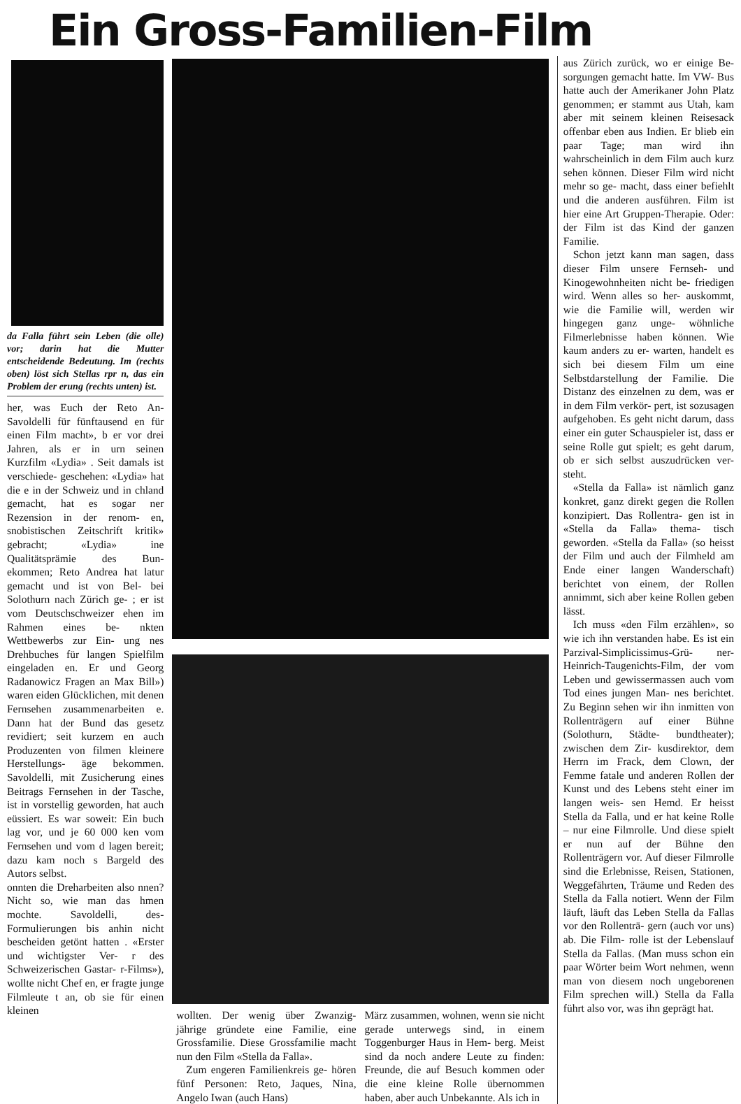Ein Gross-Familien-Film
da Falla führt sein Leben (die olle) vor; darin hat die Mutter entscheidende Bedeutung. Im (rechts oben) löst sich Stellas rpr n, das ein Problem der erung (rechts unten) ist.
her, was Euch der Reto An- Savoldelli für fünftausend en für einen Film macht», b er vor drei Jahren, als er in urn seinen Kurzfilm «Lydia» . Seit damals ist verschiede- geschehen: «Lydia» hat die e in der Schweiz und in chland gemacht, hat es sogar ner Rezension in der renom- en, snobistischen Zeitschrift kritik» gebracht; «Lydia» ine Qualitätsprämie des Bun- ekommen; Reto Andrea hat latur gemacht und ist von Bel- bei Solothurn nach Zürich ge- ; er ist vom Deutschschweizer ehen im Rahmen eines be- nkten Wettbewerbs zur Ein- ung nes Drehbuches für langen Spielfilm eingeladen en. Er und Georg Radanowicz Fragen an Max Bill») waren eiden Glücklichen, mit denen Fernsehen zusammenarbeiten e. Dann hat der Bund das gesetz revidiert; seit kurzem en auch Produzenten von filmen kleinere Herstellungs- äge bekommen. Savoldelli, mit Zusicherung eines Beitrags Fernsehen in der Tasche, ist in vorstellig geworden, hat auch eüssiert. Es war soweit: Ein buch lag vor, und je 60 000 ken vom Fernsehen und vom d lagen bereit; dazu kam noch s Bargeld des Autors selbst.
onnten die Dreharbeiten also nnen? Nicht so, wie man das hmen mochte. Savoldelli, des- Formulierungen bis anhin nicht bescheiden getönt hatten . «Erster und wichtigster Ver- r des Schweizerischen Gastar- r-Films»), wollte nicht Chef en, er fragte junge Filmleute t an, ob sie für einen kleinen
wollten. Der wenig über Zwanzig- jährige gründete eine Familie, eine Grossfamilie. Diese Grossfamilie macht nun den Film «Stella da Falla».
Zum engeren Familienkreis ge- hören fünf Personen: Reto, Jaques, Nina, Angelo Iwan (auch Hans)
März zusammen, wohnen, wenn sie nicht gerade unterwegs sind, in einem Toggenburger Haus in Hem- berg. Meist sind da noch andere Leute zu finden: Freunde, die auf Besuch kommen oder die eine kleine Rolle übernommen haben, aber auch Unbekannte. Als ich in
aus Zürich zurück, wo er einige Be- sorgungen gemacht hatte. Im VW- Bus hatte auch der Amerikaner John Platz genommen; er stammt aus Utah, kam aber mit seinem kleinen Reisesack offenbar eben aus Indien. Er blieb ein paar Tage; man wird ihn wahrscheinlich in dem Film auch kurz sehen können. Dieser Film wird nicht mehr so ge- macht, dass einer befiehlt und die anderen ausführen. Film ist hier eine Art Gruppen-Therapie. Oder: der Film ist das Kind der ganzen Familie.
Schon jetzt kann man sagen, dass dieser Film unsere Fernseh- und Kinogewohnheiten nicht be- friedigen wird. Wenn alles so her- auskommt, wie die Familie will, werden wir hingegen ganz unge- wöhnliche Filmerlebnisse haben können. Wie kaum anders zu er- warten, handelt es sich bei diesem Film um eine Selbstdarstellung der Familie. Die Distanz des einzelnen zu dem, was er in dem Film verkör- pert, ist sozusagen aufgehoben. Es geht nicht darum, dass einer ein guter Schauspieler ist, dass er seine Rolle gut spielt; es geht darum, ob er sich selbst auszudrücken ver- steht.
«Stella da Falla» ist nämlich ganz konkret, ganz direkt gegen die Rollen konzipiert. Das Rollentra- gen ist in «Stella da Falla» thema- tisch geworden. «Stella da Falla» (so heisst der Film und auch der Filmheld am Ende einer langen Wanderschaft) berichtet von einem, der Rollen annimmt, sich aber keine Rollen geben lässt.
Ich muss «den Film erzählen», so wie ich ihn verstanden habe. Es ist ein Parzival-Simplicissimus-Grü- ner-Heinrich-Taugenichts-Film, der vom Leben und gewissermassen auch vom Tod eines jungen Man- nes berichtet. Zu Beginn sehen wir ihn inmitten von Rollenträgern auf einer Bühne (Solothurn, Städte- bundtheater); zwischen dem Zir- kusdirektor, dem Herrn im Frack, dem Clown, der Femme fatale und anderen Rollen der Kunst und des Lebens steht einer im langen weis- sen Hemd. Er heisst Stella da Falla, und er hat keine Rolle – nur eine Filmrolle. Und diese spielt er nun auf der Bühne den Rollenträgern vor. Auf dieser Filmrolle sind die Erlebnisse, Reisen, Stationen, Weggefährten, Träume und Reden des Stella da Falla notiert. Wenn der Film läuft, läuft das Leben Stella da Fallas vor den Rollenträ- gern (auch vor uns) ab. Die Film- rolle ist der Lebenslauf Stella da Fallas. (Man muss schon ein paar Wörter beim Wort nehmen, wenn man von diesem noch ungeborenen Film sprechen will.) Stella da Falla führt also vor, was ihn geprägt hat.